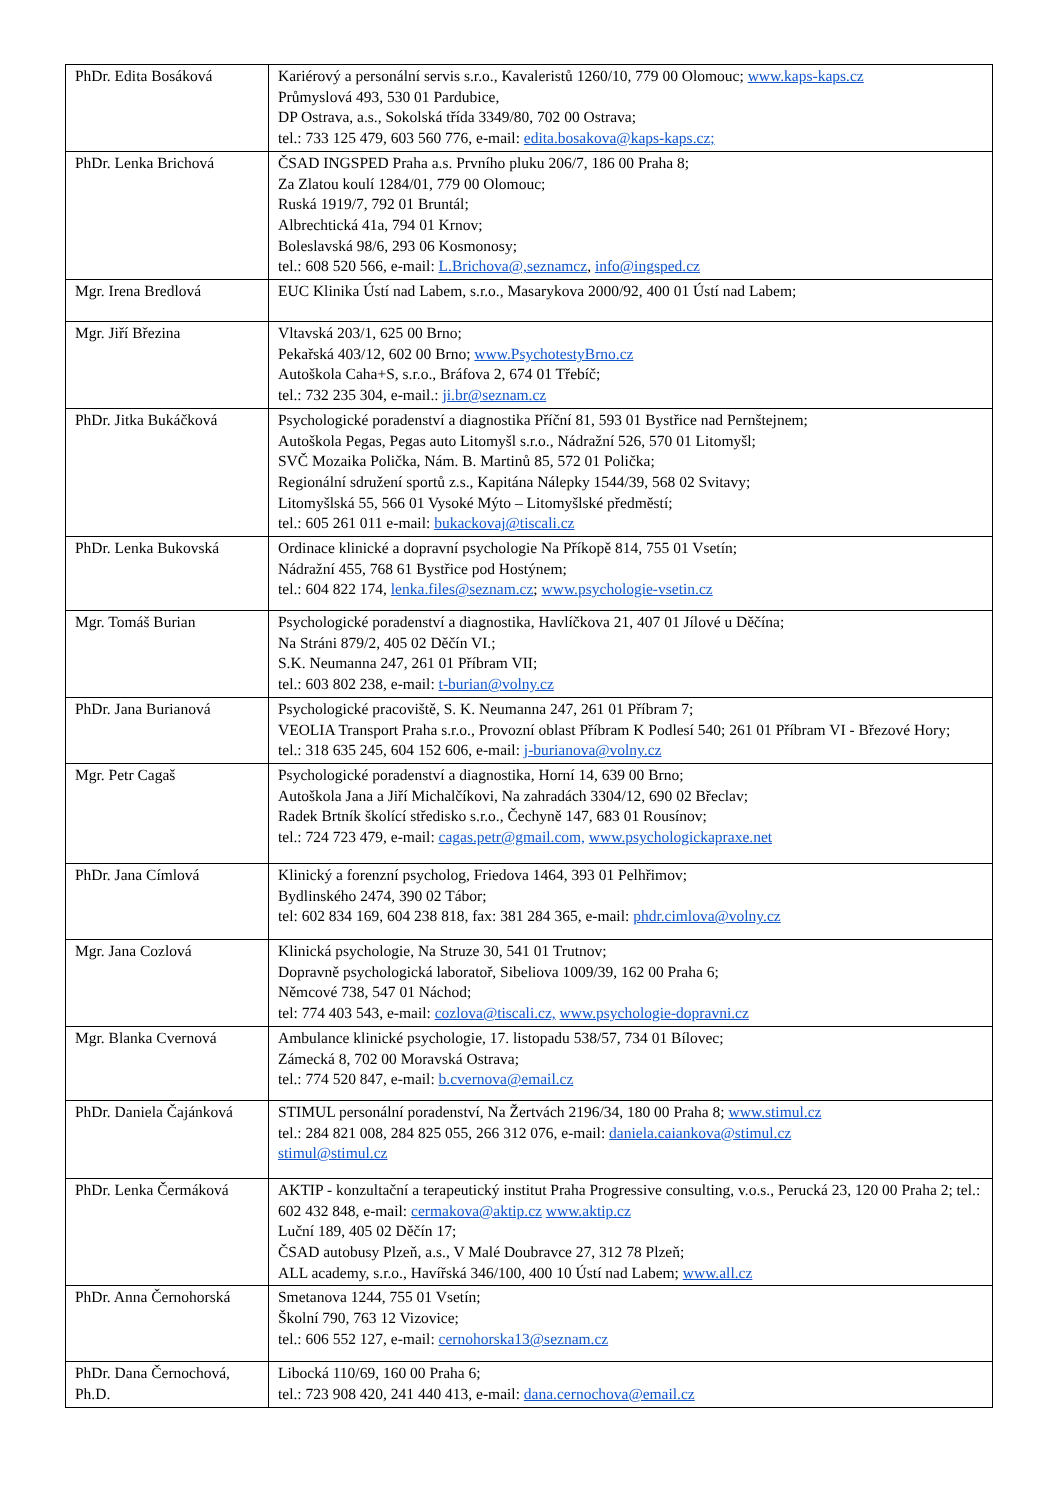| PhDr. Edita Bosáková | Kariérový a personální servis s.r.o., Kavaleristů 1260/10, 779 00 Olomouc; www.kaps-kaps.cz Průmyslová 493, 530 01 Pardubice, DP Ostrava, a.s., Sokolská třída 3349/80, 702 00 Ostrava; tel.: 733 125 479, 603 560 776, e-mail: edita.bosakova@kaps-kaps.cz; |
| PhDr. Lenka Brichová | ČSAD INGSPED Praha a.s. Prvního pluku 206/7, 186 00 Praha 8; Za Zlatou koulí 1284/01, 779 00 Olomouc; Ruská 1919/7, 792 01 Bruntál; Albrechtická 41a, 794 01 Krnov; Boleslavská 98/6, 293 06 Kosmonosy; tel.: 608 520 566, e-mail: L.Brichova@,seznamcz , info@ingsped.cz |
| Mgr. Irena Bredlová | EUC Klinika Ústí nad Labem, s.r.o., Masarykova 2000/92, 400 01 Ústí nad Labem; |
| Mgr. Jiří Březina | Vltavská 203/1, 625 00 Brno; Pekařská 403/12, 602 00 Brno; www.PsychotestyBrno.cz Autoškola Caha+S, s.r.o., Bráfova 2, 674 01 Třebíč; tel.: 732 235 304, e-mail.: ji.br@seznam.cz |
| PhDr. Jitka Bukáčková | Psychologické poradenství a diagnostika Příční 81, 593 01 Bystřice nad Pernštejnem; Autoškola Pegas, Pegas auto Litomyšl s.r.o., Nádražní 526, 570 01 Litomyšl; SVČ Mozaika Polička, Nám. B. Martinů 85, 572 01 Polička; Regionální sdružení sportů z.s., Kapitána Nálepky 1544/39, 568 02 Svitavy; Litomyšlská 55, 566 01 Vysoké Mýto – Litomyšlské předměstí; tel.: 605 261 011 e-mail: bukackovaj@tiscali.cz |
| PhDr. Lenka Bukovská | Ordinace klinické a dopravní psychologie Na Příkopě 814, 755 01 Vsetín; Nádražní 455, 768 61 Bystřice pod Hostýnem; tel.: 604 822 174, lenka.files@seznam.cz ; www.psychologie-vsetin.cz |
| Mgr. Tomáš Burian | Psychologické poradenství a diagnostika, Havlíčkova 21, 407 01 Jílové u Děčína; Na Stráni 879/2, 405 02 Děčín VI.; S.K. Neumanna 247, 261 01 Příbram VII; tel.: 603 802 238, e-mail: t-burian@volny.cz |
| PhDr. Jana Burianová | Psychologické pracoviště, S. K. Neumanna 247, 261 01 Příbram 7; VEOLIA Transport Praha s.r.o., Provozní oblast Příbram K Podlesí 540; 261 01 Příbram VI - Březové Hory; tel.: 318 635 245, 604 152 606, e-mail: j-burianova@volny.cz |
| Mgr. Petr Cagaš | Psychologické poradenství a diagnostika, Horní 14, 639 00 Brno; Autoškola Jana a Jiří Michalčíkovi, Na zahradách 3304/12, 690 02 Břeclav; Radek Brtník školící středisko s.r.o., Čechyně 147, 683 01 Rousínov; tel.: 724 723 479, e-mail: cagas.petr@gmail.com, www.psychologickapraxe.net |
| PhDr. Jana Címlová | Klinický a forenzní psycholog, Friedova 1464, 393 01 Pelhřimov; Bydlinského 2474, 390 02 Tábor; tel: 602 834 169, 604 238 818, fax: 381 284 365, e-mail: phdr.cimlova@volny.cz |
| Mgr. Jana Cozlová | Klinická psychologie, Na Struze 30, 541 01 Trutnov; Dopravně psychologická laboratoř, Sibeliova 1009/39, 162 00 Praha 6; Němcové 738, 547 01 Náchod; tel: 774 403 543, e-mail: cozlova@tiscali.cz, www.psychologie-dopravni.cz |
| Mgr. Blanka Cvernová | Ambulance klinické psychologie, 17. listopadu 538/57, 734 01 Bílovec; Zámecká 8, 702 00 Moravská Ostrava; tel.: 774 520 847, e-mail: b.cvernova@email.cz |
| PhDr. Daniela Čajánková | STIMUL personální poradenství, Na Žertvách 2196/34, 180 00 Praha 8; www.stimul.cz tel.: 284 821 008, 284 825 055, 266 312 076, e-mail: daniela.caiankova@stimul.cz stimul@stimul.cz |
| PhDr. Lenka Čermáková | AKTIP - konzultační a terapeutický institut Praha Progressive consulting, v.o.s., Perucká 23, 120 00 Praha 2; tel.: 602 432 848, e-mail: cermakova@aktip.cz www.aktip.cz Luční 189, 405 02 Děčín 17; ČSAD autobusy Plzeň, a.s., V Malé Doubravce 27, 312 78 Plzeň; ALL academy, s.r.o., Havířská 346/100, 400 10 Ústí nad Labem; www.all.cz |
| PhDr. Anna Černohorská | Smetanova 1244, 755 01 Vsetín; Školní 790, 763 12 Vizovice; tel.: 606 552 127, e-mail: cernohorska13@seznam.cz |
| PhDr. Dana Černochová, Ph.D. | Libocká 110/69, 160 00 Praha 6; tel.: 723 908 420, 241 440 413, e-mail: dana.cernochova@email.cz |